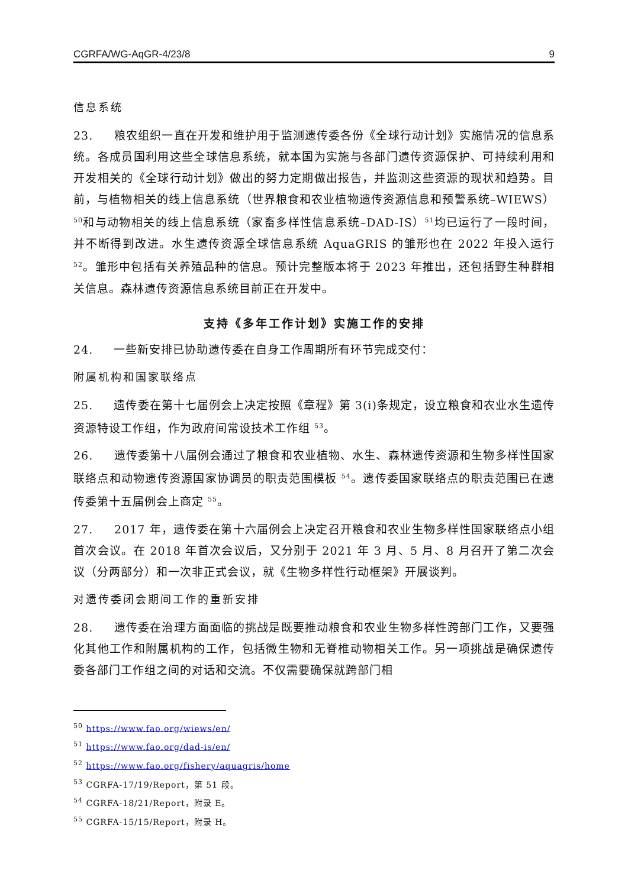CGRFA/WG-AqGR-4/23/8 9
信息系统
23. 粮农组织一直在开发和维护用于监测遗传委各份《全球行动计划》实施情况的信息系统。各成员国利用这些全球信息系统，就本国为实施与各部门遗传资源保护、可持续利用和开发相关的《全球行动计划》做出的努力定期做出报告，并监测这些资源的现状和趋势。目前，与植物相关的线上信息系统（世界粮食和农业植物遗传资源信息和预警系统–WIEWS）<sup>50</sup>和与动物相关的线上信息系统（家畜多样性信息系统–DAD-IS）<sup>51</sup>均已运行了一段时间，并不断得到改进。水生遗传资源全球信息系统 AquaGRIS 的雏形也在 2022 年投入运行 <sup>52</sup>。雏形中包括有关养殖品种的信息。预计完整版本将于 2023 年推出，还包括野生种群相关信息。森林遗传资源信息系统目前正在开发中。
支持《多年工作计划》实施工作的安排
24. 一些新安排已协助遗传委在自身工作周期所有环节完成交付：
附属机构和国家联络点
25. 遗传委在第十七届例会上决定按照《章程》第 3(i)条规定，设立粮食和农业水生遗传资源特设工作组，作为政府间常设技术工作组 <sup>53</sup>。
26. 遗传委第十八届例会通过了粮食和农业植物、水生、森林遗传资源和生物多样性国家联络点和动物遗传资源国家协调员的职责范围模板 <sup>54</sup>。遗传委国家联络点的职责范围已在遗传委第十五届例会上商定 <sup>55</sup>。
27. 2017 年，遗传委在第十六届例会上决定召开粮食和农业生物多样性国家联络点小组首次会议。在 2018 年首次会议后，又分别于 2021 年 3 月、5 月、8 月召开了第二次会议（分两部分）和一次非正式会议，就《生物多样性行动框架》开展谈判。
对遗传委闭会期间工作的重新安排
28. 遗传委在治理方面面临的挑战是既要推动粮食和农业生物多样性跨部门工作，又要强化其他工作和附属机构的工作，包括微生物和无脊椎动物相关工作。另一项挑战是确保遗传委各部门工作组之间的对话和交流。不仅需要确保就跨部门相
<sup>50</sup> https://www.fao.org/wiews/en/
<sup>51</sup> https://www.fao.org/dad-is/en/
<sup>52</sup> https://www.fao.org/fishery/aquagris/home
<sup>53</sup> CGRFA-17/19/Report，第 51 段。
<sup>54</sup> CGRFA-18/21/Report，附录 E。
<sup>55</sup> CGRFA-15/15/Report，附录 H。